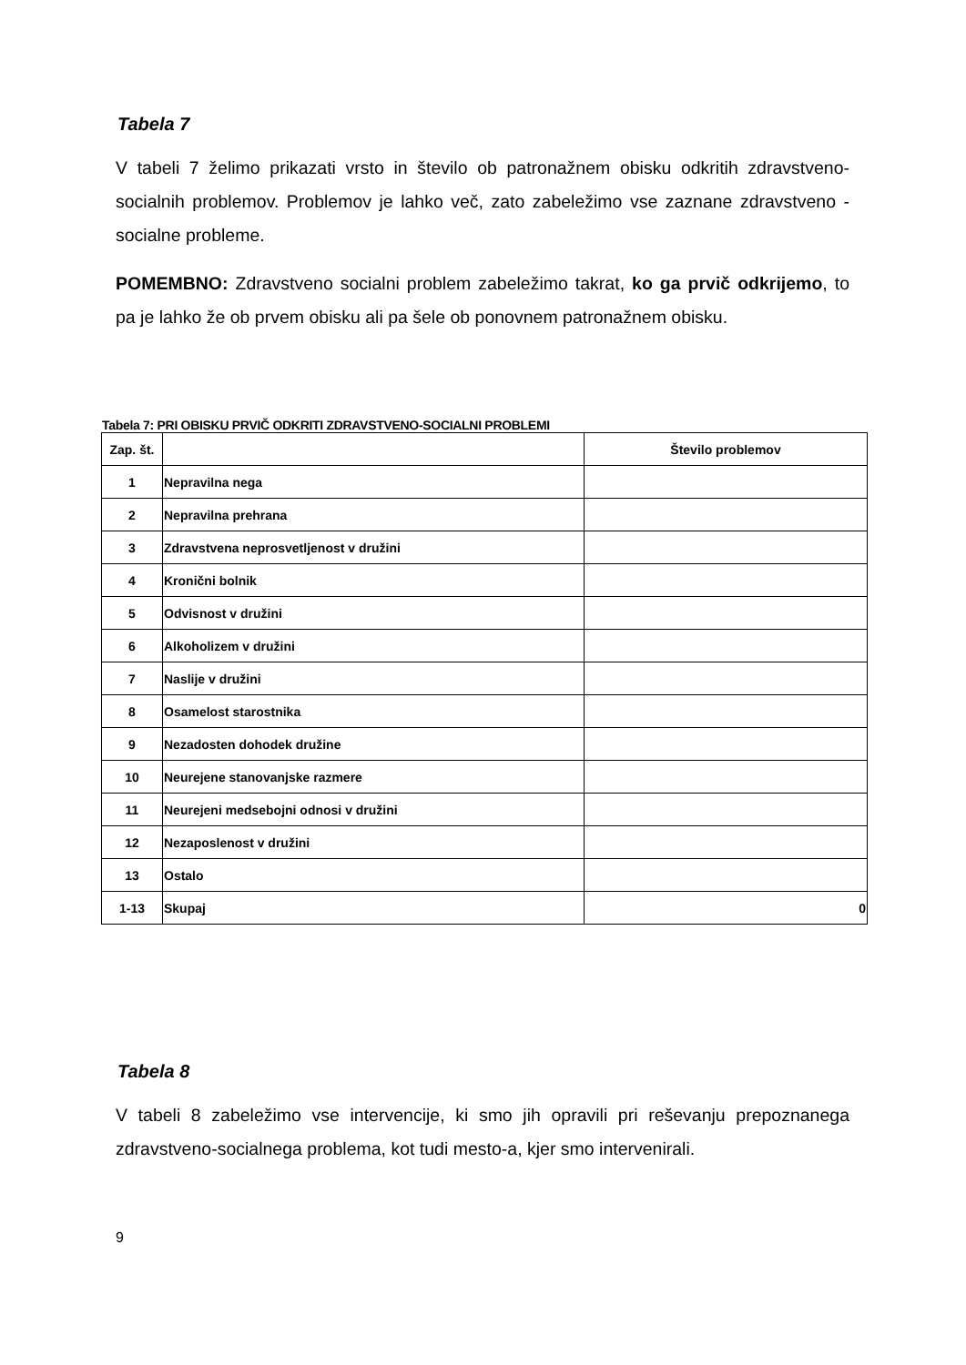Tabela 7
V tabeli 7 želimo prikazati vrsto in število ob patronažnem obisku odkritih zdravstveno-socialnih problemov. Problemov je lahko več, zato zabeležimo vse zaznane zdravstveno - socialne probleme.
POMEMBNO: Zdravstveno socialni problem zabeležimo takrat, ko ga prvič odkrijemo, to pa je lahko že ob prvem obisku ali pa šele ob ponovnem patronažnem obisku.
Tabela 7: PRI OBISKU PRVIČ ODKRITI ZDRAVSTVENO-SOCIALNI PROBLEMI
| Zap. št. | | Število problemov |
| --- | --- | --- |
| 1 | Nepravilna nega | |
| 2 | Nepravilna prehrana | |
| 3 | Zdravstvena neprosvetljenost v družini | |
| 4 | Kronični bolnik | |
| 5 | Odvisnost v družini | |
| 6 | Alkoholizem v družini | |
| 7 | Naslije v družini | |
| 8 | Osamelost starostnika | |
| 9 | Nezadosten dohodek družine | |
| 10 | Neurejene stanovanjske razmere | |
| 11 | Neurejeni medsebojni odnosi v družini | |
| 12 | Nezaposlenost v družini | |
| 13 | Ostalo | |
| 1-13 | Skupaj | 0 |
Tabela 8
V tabeli 8 zabeležimo vse intervencije, ki smo jih opravili pri reševanju prepoznanega zdravstveno-socialnega problema, kot tudi mesto-a, kjer smo intervenirali.
9